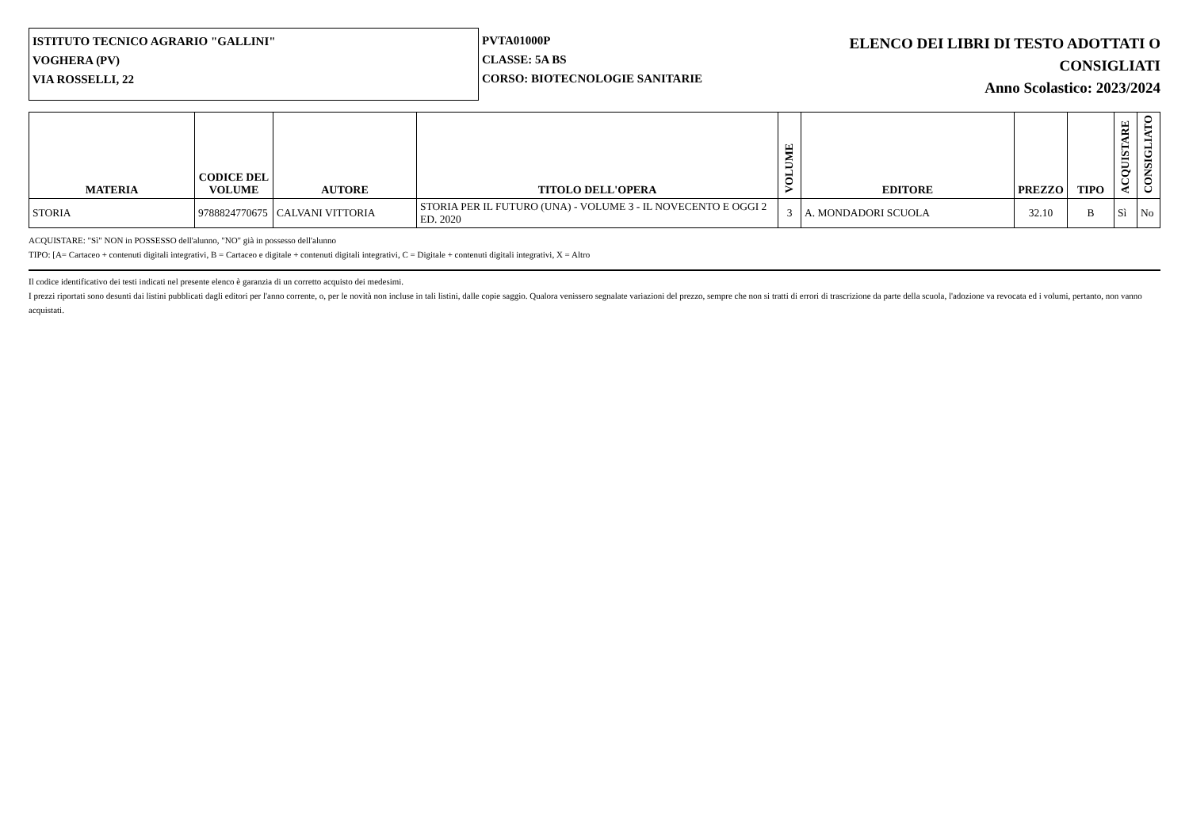ISTITUTO TECNICO AGRARIO "GALLINI"
VOGHERA (PV)
VIA ROSSELLI, 22
PVTA01000P
CLASSE: 5A BS
CORSO: BIOTECNOLOGIE SANITARIE
ELENCO DEI LIBRI DI TESTO ADOTTATI O
CONSIGLIATI
Anno Scolastico: 2023/2024
| MATERIA | CODICE DEL VOLUME | AUTORE | TITOLO DELL'OPERA | VOLUME | EDITORE | PREZZO | TIPO | ACQUISTARE | CONSIGLIATO |
| --- | --- | --- | --- | --- | --- | --- | --- | --- | --- |
| STORIA | 9788824770675 | CALVANI VITTORIA | STORIA PER IL FUTURO (UNA) - VOLUME 3 - IL NOVECENTO E OGGI 2 ED. 2020 | 3 | A. MONDADORI SCUOLA | 32.10 | B | Sì | No |
ACQUISTARE: "Sì" NON in POSSESSO dell'alunno, "NO" già in possesso dell'alunno
TIPO: [A= Cartaceo + contenuti digitali integrativi, B = Cartaceo e digitale + contenuti digitali integrativi, C = Digitale + contenuti digitali integrativi, X = Altro
Il codice identificativo dei testi indicati nel presente elenco è garanzia di un corretto acquisto dei medesimi.
I prezzi riportati sono desunti dai listini pubblicati dagli editori per l'anno corrente, o, per le novità non incluse in tali listini, dalle copie saggio. Qualora venissero segnalate variazioni del prezzo, sempre che non si tratti di errori di trascrizione da parte della scuola, l'adozione va revocata ed i volumi, pertanto, non vanno acquistati.